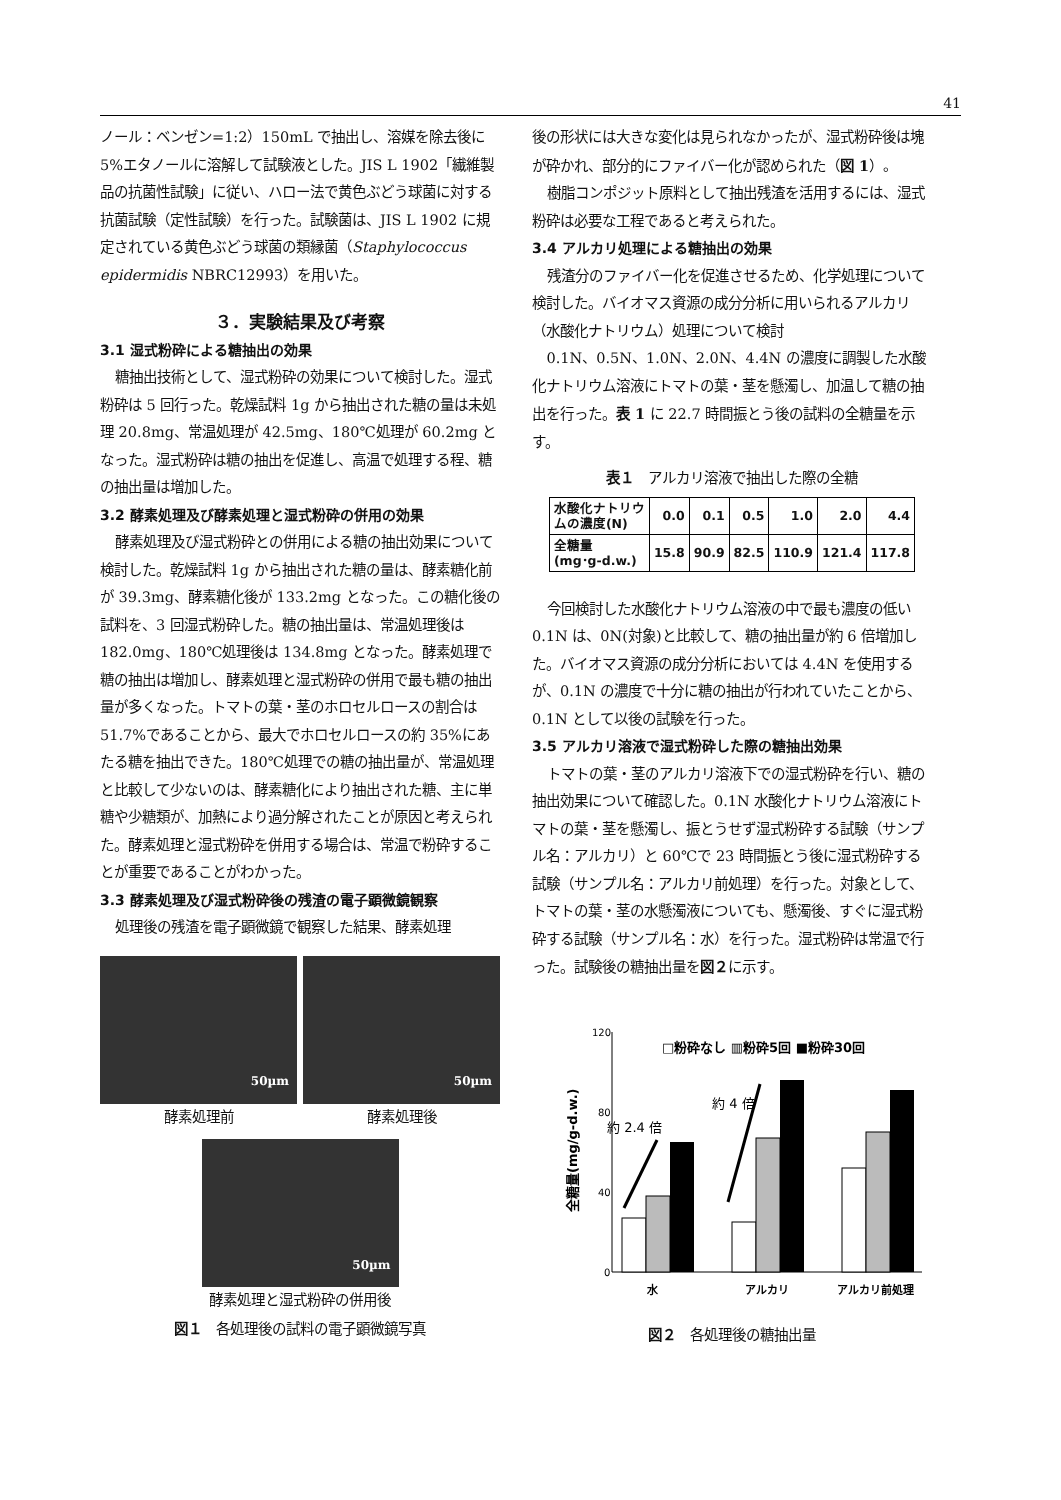41
ノール：ベンゼン=1:2）150mL で抽出し、溶媒を除去後に 5%エタノールに溶解して試験液とした。JIS L 1902「繊維製品の抗菌性試験」に従い、ハロー法で黄色ぶどう球菌に対する抗菌試験（定性試験）を行った。試験菌は、JIS L 1902 に規定されている黄色ぶどう球菌の類縁菌（Staphylococcus epidermidis NBRC12993）を用いた。
３．実験結果及び考察
3.1 湿式粉砕による糖抽出の効果
糖抽出技術として、湿式粉砕の効果について検討した。湿式粉砕は 5 回行った。乾燥試料 1g から抽出された糖の量は未処理 20.8mg、常温処理が 42.5mg、180℃処理が 60.2mg となった。湿式粉砕は糖の抽出を促進し、高温で処理する程、糖の抽出量は増加した。
3.2 酵素処理及び酵素処理と湿式粉砕の併用の効果
酵素処理及び湿式粉砕との併用による糖の抽出効果について検討した。乾燥試料 1g から抽出された糖の量は、酵素糖化前が 39.3mg、酵素糖化後が 133.2mg となった。この糖化後の試料を、3 回湿式粉砕した。糖の抽出量は、常温処理後は 182.0mg、180℃処理後は 134.8mg となった。酵素処理で糖の抽出は増加し、酵素処理と湿式粉砕の併用で最も糖の抽出量が多くなった。トマトの葉・茎のホロセルロースの割合は 51.7%であることから、最大でホロセルロースの約 35%にあたる糖を抽出できた。180℃処理での糖の抽出量が、常温処理と比較して少ないのは、酵素糖化により抽出された糖、主に単糖や少糖類が、加熱により過分解されたことが原因と考えられた。酵素処理と湿式粉砕を併用する場合は、常温で粉砕することが重要であることがわかった。
3.3 酵素処理及び湿式粉砕後の残渣の電子顕微鏡観察
処理後の残渣を電子顕微鏡で観察した結果、酵素処理
50µm
酵素処理前
50µm
酵素処理後
50µm
酵素処理と湿式粉砕の併用後
図１　各処理後の試料の電子顕微鏡写真
後の形状には大きな変化は見られなかったが、湿式粉砕後は塊が砕かれ、部分的にファイバー化が認められた（図 1）。
樹脂コンポジット原料として抽出残渣を活用するには、湿式粉砕は必要な工程であると考えられた。
3.4 アルカリ処理による糖抽出の効果
残渣分のファイバー化を促進させるため、化学処理について検討した。バイオマス資源の成分分析に用いられるアルカリ（水酸化ナトリウム）処理について検討
0.1N、0.5N、1.0N、2.0N、4.4N の濃度に調製した水酸化ナトリウム溶液にトマトの葉・茎を懸濁し、加温して糖の抽出を行った。表 1 に 22.7 時間振とう後の試料の全糖量を示す。
表１　アルカリ溶液で抽出した際の全糖
| 水酸化ナトリウ ムの濃度(N) | 0.0 | 0.1 | 0.5 | 1.0 | 2.0 | 4.4 |
| 全糖量 (mg･g-d.w.) | 15.8 | 90.9 | 82.5 | 110.9 | 121.4 | 117.8 |
今回検討した水酸化ナトリウム溶液の中で最も濃度の低い 0.1N は、0N(対象)と比較して、糖の抽出量が約 6 倍増加した。バイオマス資源の成分分析においては 4.4N を使用するが、0.1N の濃度で十分に糖の抽出が行われていたことから、0.1N として以後の試験を行った。
3.5 アルカリ溶液で湿式粉砕した際の糖抽出効果
トマトの葉・茎のアルカリ溶液下での湿式粉砕を行い、糖の抽出効果について確認した。0.1N 水酸化ナトリウム溶液にトマトの葉・茎を懸濁し、振とうせず湿式粉砕する試験（サンプル名：アルカリ）と 60℃で 23 時間振とう後に湿式粉砕する試験（サンプル名：アルカリ前処理）を行った。対象として、トマトの葉・茎の水懸濁液についても、懸濁後、すぐに湿式粉砕する試験（サンプル名：水）を行った。湿式粉砕は常温で行った。試験後の糖抽出量を図２に示す。
120
80
40
0
□粉砕なし ▥粉砕5回 ■粉砕30回
全糖量(mg/g-d.w.)
約 2.4 倍
約 4 倍
水
アルカリ
アルカリ前処理
図２　各処理後の糖抽出量